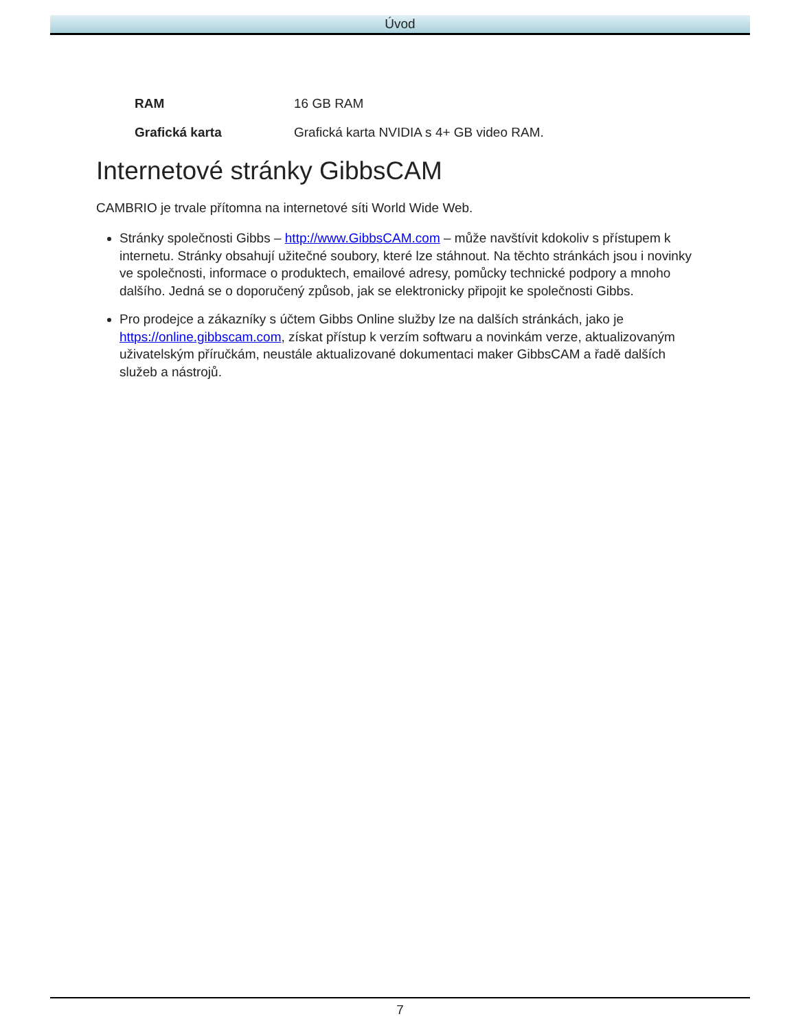Úvod
| RAM | 16 GB RAM |
| Grafická karta | Grafická karta NVIDIA s 4+ GB video RAM. |
Internetové stránky GibbsCAM
CAMBRIO je trvale přítomna na internetové síti World Wide Web.
Stránky společnosti Gibbs – http://www.GibbsCAM.com – může navštívit kdokoliv s přístupem k internetu. Stránky obsahují užitečné soubory, které lze stáhnout. Na těchto stránkách jsou i novinky ve společnosti, informace o produktech, emailové adresy, pomůcky technické podpory a mnoho dalšího. Jedná se o doporučený způsob, jak se elektronicky připojit ke společnosti Gibbs.
Pro prodejce a zákazníky s účtem Gibbs Online služby lze na dalších stránkách, jako je https://online.gibbscam.com, získat přístup k verzím softwaru a novinkám verze, aktualizovaným uživatelským příručkám, neustále aktualizované dokumentaci maker GibbsCAM a řadě dalších služeb a nástrojů.
7